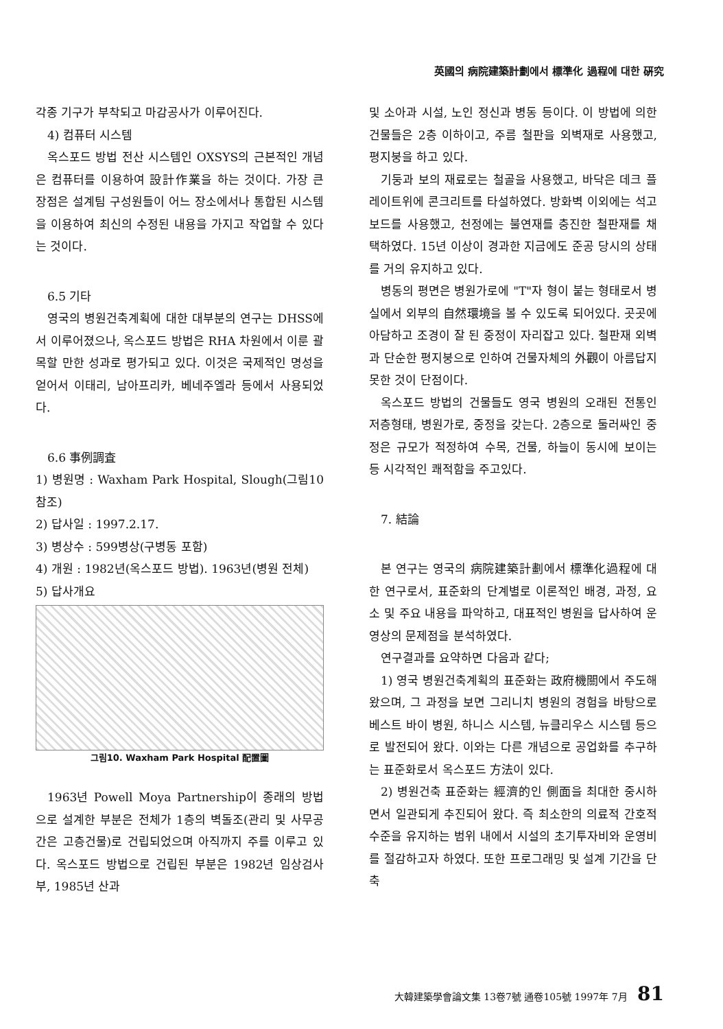英國의 病院建築計劃에서 標準化 過程에 대한 硏究
각종 기구가 부착되고 마감공사가 이루어진다.
4) 컴퓨터 시스템
옥스포드 방법 전산 시스템인 OXSYS의 근본적인 개념은 컴퓨터를 이용하여 設計作業을 하는 것이다. 가장 큰 장점은 설계팀 구성원들이 어느 장소에서나 통합된 시스템을 이용하여 최신의 수정된 내용을 가지고 작업할 수 있다는 것이다.
6.5 기타
영국의 병원건축계획에 대한 대부분의 연구는 DHSS에서 이루어졌으나, 옥스포드 방법은 RHA 차원에서 이룬 괄목할 만한 성과로 평가되고 있다. 이것은 국제적인 명성을 얻어서 이태리, 남아프리카, 베네주엘라 등에서 사용되었다.
6.6 事例調査
1) 병원명 : Waxham Park Hospital, Slough(그림10 참조)
2) 답사일 : 1997.2.17.
3) 병상수 : 599병상(구병동 포함)
4) 개원 : 1982년(옥스포드 방법). 1963년(병원 전체)
5) 답사개요
그림10. Waxham Park Hospital 配置圖
1963년 Powell Moya Partnership이 종래의 방법으로 설계한 부분은 전체가 1층의 벽돌조(관리 및 사무공간은 고층건물)로 건립되었으며 아직까지 주를 이루고 있다. 옥스포드 방법으로 건립된 부분은 1982년 임상검사부, 1985년 산과
및 소아과 시설, 노인 정신과 병동 등이다. 이 방법에 의한 건물들은 2층 이하이고, 주름 철판을 외벽재로 사용했고, 평지붕을 하고 있다.
기둥과 보의 재료로는 철골을 사용했고, 바닥은 데크 플레이트위에 콘크리트를 타설하였다. 방화벽 이외에는 석고보드를 사용했고, 천정에는 불연재를 충진한 철판재를 채택하였다. 15년 이상이 경과한 지금에도 준공 당시의 상태를 거의 유지하고 있다.
병동의 평면은 병원가로에 "T"자 형이 붙는 형태로서 병실에서 외부의 自然環境을 볼 수 있도록 되어있다. 곳곳에 아담하고 조경이 잘 된 중정이 자리잡고 있다. 철판재 외벽과 단순한 평지붕으로 인하여 건물자체의 外觀이 아름답지 못한 것이 단점이다.
옥스포드 방법의 건물들도 영국 병원의 오래된 전통인 저층형태, 병원가로, 중정을 갖는다. 2층으로 둘러싸인 중정은 규모가 적정하여 수목, 건물, 하늘이 동시에 보이는 등 시각적인 쾌적함을 주고있다.
7. 結論
본 연구는 영국의 病院建築計劃에서 標準化過程에 대한 연구로서, 표준화의 단계별로 이론적인 배경, 과정, 요소 및 주요 내용을 파악하고, 대표적인 병원을 답사하여 운영상의 문제점을 분석하였다.
연구결과를 요약하면 다음과 같다;
1) 영국 병원건축계획의 표준화는 政府機關에서 주도해왔으며, 그 과정을 보면 그리니치 병원의 경험을 바탕으로 베스트 바이 병원, 하니스 시스템, 뉴클리우스 시스템 등으로 발전되어 왔다. 이와는 다른 개념으로 공업화를 추구하는 표준화로서 옥스포드 方法이 있다.
2) 병원건축 표준화는 經濟的인 側面을 최대한 중시하면서 일관되게 추진되어 왔다. 즉 최소한의 의료적 간호적 수준을 유지하는 범위 내에서 시설의 초기투자비와 운영비를 절감하고자 하였다. 또한 프로그래밍 및 설계 기간을 단축
大韓建築學會論文集 13卷7號 通卷105號 1997年 7月 81